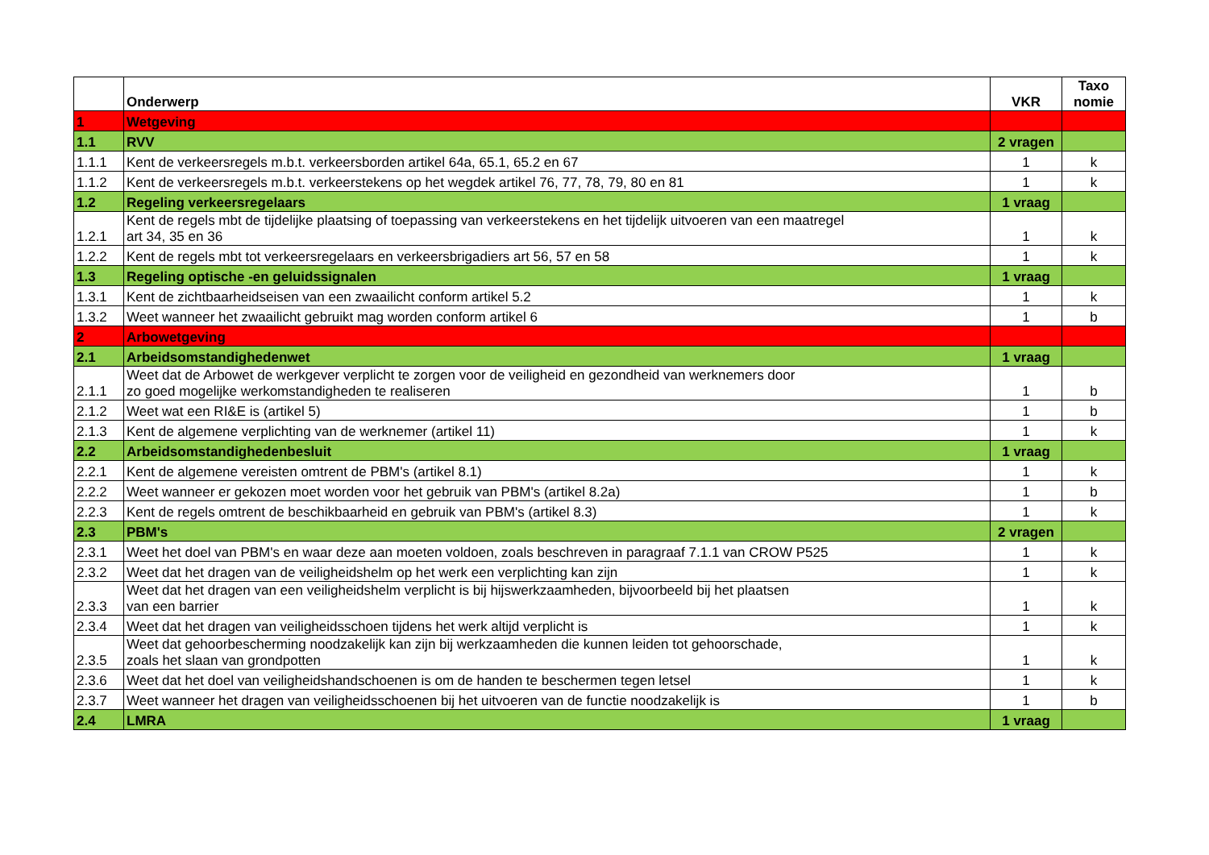| | Onderwerp | VKR | Taxo nomie |
| --- | --- | --- | --- |
| 1 | Wetgeving | | |
| 1.1 | RVV | 2 vragen | |
| 1.1.1 | Kent de verkeersregels m.b.t. verkeersborden artikel 64a, 65.1, 65.2 en 67 | 1 | k |
| 1.1.2 | Kent de verkeersregels m.b.t. verkeerstekens op het wegdek artikel 76, 77, 78, 79, 80 en 81 | 1 | k |
| 1.2 | Regeling verkeersregelaars | 1 vraag | |
| 1.2.1 | Kent de regels mbt de tijdelijke plaatsing of toepassing van verkeerstekens en het tijdelijk uitvoeren van een maatregel art 34, 35 en 36 | 1 | k |
| 1.2.2 | Kent de regels mbt tot verkeersregelaars en verkeersbrigadiers art 56, 57 en 58 | 1 | k |
| 1.3 | Regeling optische -en geluidssignalen | 1 vraag | |
| 1.3.1 | Kent de zichtbaarheidseisen van een zwaailicht conform artikel 5.2 | 1 | k |
| 1.3.2 | Weet wanneer het zwaailicht gebruikt mag worden conform artikel 6 | 1 | b |
| 2 | Arbowetgeving | | |
| 2.1 | Arbeidsomstandighedenwet | 1 vraag | |
| 2.1.1 | Weet dat de Arbowet de werkgever verplicht te zorgen voor de veiligheid en gezondheid van werknemers door zo goed mogelijke werkomstandigheden te realiseren | 1 | b |
| 2.1.2 | Weet wat een RI&E is (artikel 5) | 1 | b |
| 2.1.3 | Kent de algemene verplichting van de werknemer (artikel 11) | 1 | k |
| 2.2 | Arbeidsomstandighedenbesluit | 1 vraag | |
| 2.2.1 | Kent de algemene vereisten omtrent de PBM's (artikel 8.1) | 1 | k |
| 2.2.2 | Weet wanneer er gekozen moet worden voor het gebruik van PBM's (artikel 8.2a) | 1 | b |
| 2.2.3 | Kent de regels omtrent de beschikbaarheid en gebruik van PBM's (artikel 8.3) | 1 | k |
| 2.3 | PBM's | 2 vragen | |
| 2.3.1 | Weet het doel van PBM's en waar deze aan moeten voldoen, zoals beschreven in paragraaf 7.1.1 van CROW P525 | 1 | k |
| 2.3.2 | Weet dat het dragen van de veiligheidshelm op het werk een verplichting kan zijn | 1 | k |
| 2.3.3 | Weet dat het dragen van een veiligheidshelm verplicht is bij hijswerkzaamheden, bijvoorbeeld bij het plaatsen van een barrier | 1 | k |
| 2.3.4 | Weet dat het dragen van veiligheidsschoen tijdens het werk altijd verplicht is | 1 | k |
| 2.3.5 | Weet dat gehoorbescherming noodzakelijk kan zijn bij werkzaamheden die kunnen leiden tot gehoorschade, zoals het slaan van grondpotten | 1 | k |
| 2.3.6 | Weet dat het doel van veiligheidshandschoenen is om de handen te beschermen tegen letsel | 1 | k |
| 2.3.7 | Weet wanneer het dragen van veiligheidsschoenen bij het uitvoeren van de functie noodzakelijk is | 1 | b |
| 2.4 | LMRA | 1 vraag | |